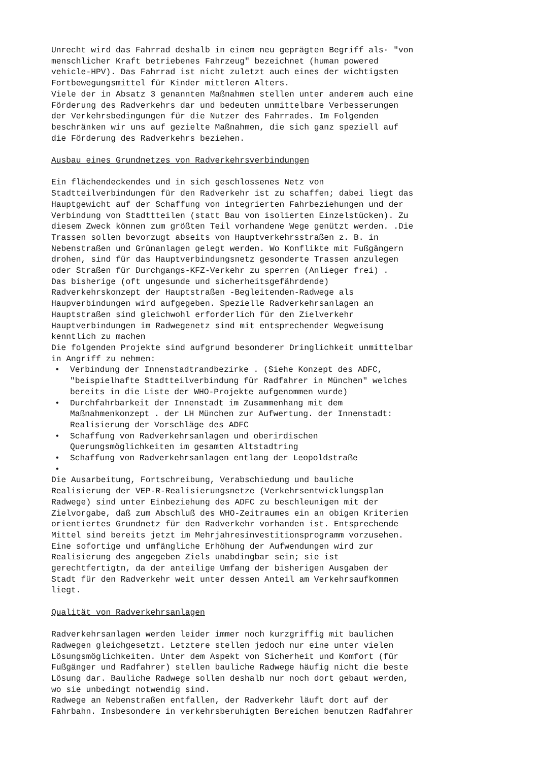Unrecht wird das Fahrrad deshalb in einem neu geprägten Begriff als· "von menschlicher Kraft betriebenes Fahrzeug" bezeichnet (human powered vehicle-HPV). Das Fahrrad ist nicht zuletzt auch eines der wichtigsten Fortbewegungsmittel für Kinder mittleren Alters. Viele der in Absatz 3 genannten Maßnahmen stellen unter anderem auch eine Förderung des Radverkehrs dar und bedeuten unmittelbare Verbesserungen der Verkehrsbedingungen für die Nutzer des Fahrrades. Im Folgenden beschränken wir uns auf gezielte Maßnahmen, die sich ganz speziell auf die Förderung des Radverkehrs beziehen.
Ausbau eines Grundnetzes von Radverkehrsverbindungen
Ein flächendeckendes und in sich geschlossenes Netz von Stadtteilverbindungen für den Radverkehr ist zu schaffen; dabei liegt das Hauptgewicht auf der Schaffung von integrierten Fahrbeziehungen und der Verbindung von Stadttteilen (statt Bau von isolierten Einzelstücken). Zu diesem Zweck können zum größten Teil vorhandene Wege genützt werden. .Die Trassen sollen bevorzugt abseits von Hauptverkehrsstraßen z. B. in Nebenstraßen und Grünanlagen gelegt werden. Wo Konflikte mit Fußgängern drohen, sind für das Hauptverbindungsnetz gesonderte Trassen anzulegen oder Straßen für Durchgangs-KFZ-Verkehr zu sperren (Anlieger frei) . Das bisherige (oft ungesunde und sicherheitsgefährdende) Radverkehrskonzept der Hauptstraßen -Begleitenden-Radwege als Haupverbindungen wird aufgegeben. Spezielle Radverkehrsanlagen an Hauptstraßen sind gleichwohl erforderlich für den Zielverkehr Hauptverbindungen im Radwegenetz sind mit entsprechender Wegweisung kenntlich zu machen Die folgenden Projekte sind aufgrund besonderer Dringlichkeit unmittelbar in Angriff zu nehmen:
• Verbindung der Innenstadtrandbezirke . (Siehe Konzept des ADFC, "beispielhafte Stadtteilverbindung für Radfahrer in München" welches bereits in die Liste der WHO-Projekte aufgenommen wurde)
• Durchfahrbarkeit der Innenstadt im Zusammenhang mit dem Maßnahmenkonzept . der LH München zur Aufwertung. der Innenstadt: Realisierung der Vorschläge des ADFC
• Schaffung von Radverkehrsanlagen und oberirdischen Querungsmöglichkeiten im gesamten Altstadtring
• Schaffung von Radverkehrsanlagen entlang der Leopoldstraße
•
Die Ausarbeitung, Fortschreibung, Verabschiedung und bauliche Realisierung der VEP-R-Realisierungsnetze (Verkehrsentwicklungsplan Radwege) sind unter Einbeziehung des ADFC zu beschleunigen mit der Zielvorgabe, daß zum Abschluß des WHO-Zeitraumes ein an obigen Kriterien orientiertes Grundnetz für den Radverkehr vorhanden ist. Entsprechende Mittel sind bereits jetzt im Mehrjahresinvestitionsprogramm vorzusehen. Eine sofortige und umfängliche Erhöhung der Aufwendungen wird zur Realisierung des angegeben Ziels unabdingbar sein; sie ist gerechtfertigtn, da der anteilige Umfang der bisherigen Ausgaben der Stadt für den Radverkehr weit unter dessen Anteil am Verkehrsaufkommen liegt.
Qualität von Radverkehrsanlagen
Radverkehrsanlagen werden leider immer noch kurzgriffig mit baulichen Radwegen gleichgesetzt. Letztere stellen jedoch nur eine unter vielen Lösungsmöglichkeiten. Unter dem Aspekt von Sicherheit und Komfort (für Fußgänger und Radfahrer) stellen bauliche Radwege häufig nicht die beste Lösung dar. Bauliche Radwege sollen deshalb nur noch dort gebaut werden, wo sie unbedingt notwendig sind. Radwege an Nebenstraßen entfallen, der Radverkehr läuft dort auf der Fahrbahn. Insbesondere in verkehrsberuhigten Bereichen benutzen Radfahrer